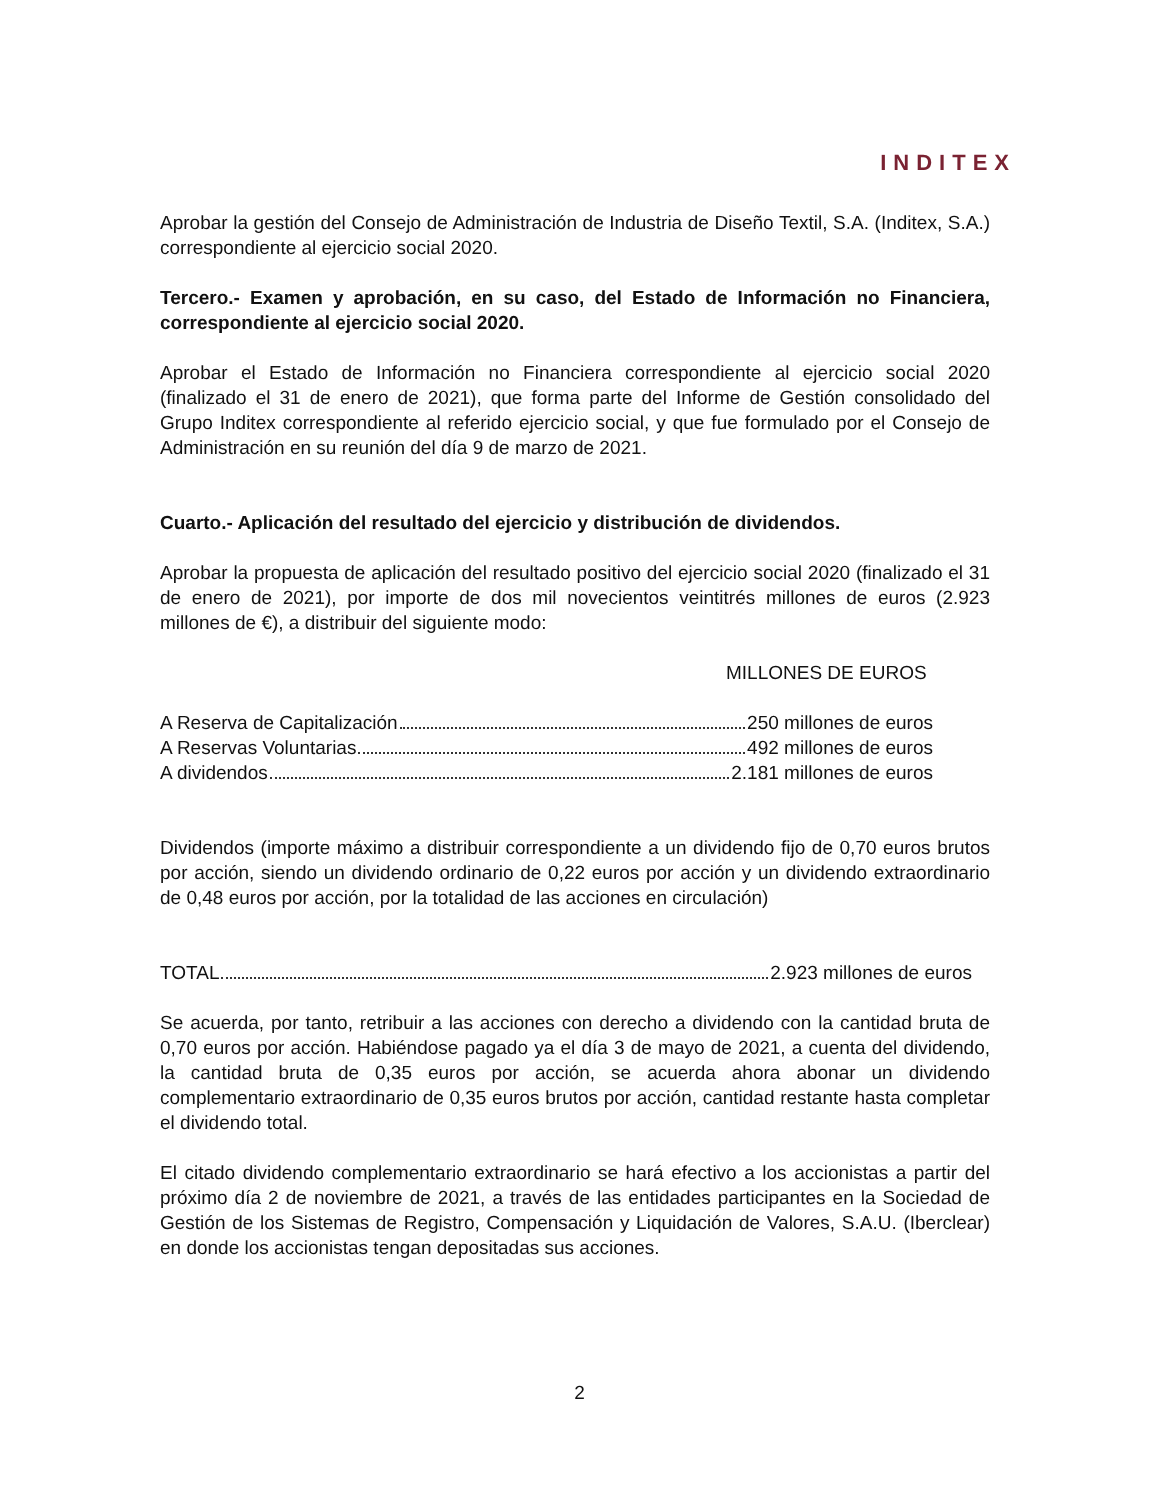INDITEX
Aprobar la gestión del Consejo de Administración de Industria de Diseño Textil, S.A. (Inditex, S.A.) correspondiente al ejercicio social 2020.
Tercero.- Examen y aprobación, en su caso, del Estado de Información no Financiera, correspondiente al ejercicio social 2020.
Aprobar el Estado de Información no Financiera correspondiente al ejercicio social 2020 (finalizado el 31 de enero de 2021), que forma parte del Informe de Gestión consolidado del Grupo Inditex correspondiente al referido ejercicio social, y que fue formulado por el Consejo de Administración en su reunión del día 9 de marzo de 2021.
Cuarto.- Aplicación del resultado del ejercicio y distribución de dividendos.
Aprobar la propuesta de aplicación del resultado positivo del ejercicio social 2020 (finalizado el 31 de enero de 2021), por importe de dos mil novecientos veintitrés millones de euros (2.923 millones de €), a distribuir del siguiente modo:
MILLONES DE EUROS
A Reserva de Capitalización 250 millones de euros
A Reservas Voluntarias 492 millones de euros
A dividendos 2.181 millones de euros
Dividendos (importe máximo a distribuir correspondiente a un dividendo fijo de 0,70 euros brutos por acción, siendo un dividendo ordinario de 0,22 euros por acción y un dividendo extraordinario de 0,48 euros por acción, por la totalidad de las acciones en circulación)
TOTAL 2.923 millones de euros
Se acuerda, por tanto, retribuir a las acciones con derecho a dividendo con la cantidad bruta de 0,70 euros por acción. Habiéndose pagado ya el día 3 de mayo de 2021, a cuenta del dividendo, la cantidad bruta de 0,35 euros por acción, se acuerda ahora abonar un dividendo complementario extraordinario de 0,35 euros brutos por acción, cantidad restante hasta completar el dividendo total.
El citado dividendo complementario extraordinario se hará efectivo a los accionistas a partir del próximo día 2 de noviembre de 2021, a través de las entidades participantes en la Sociedad de Gestión de los Sistemas de Registro, Compensación y Liquidación de Valores, S.A.U. (Iberclear) en donde los accionistas tengan depositadas sus acciones.
2